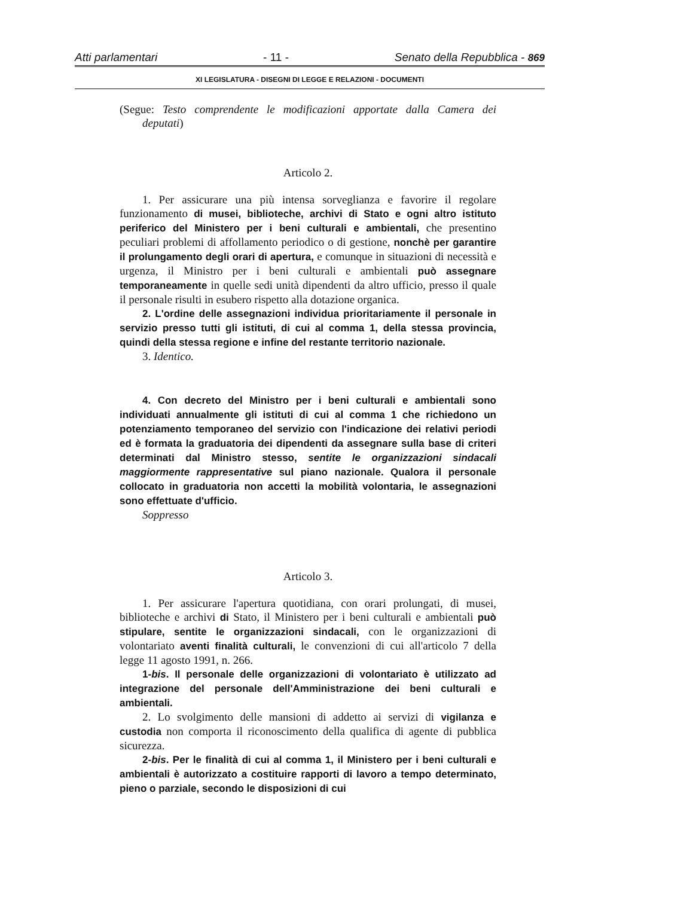Atti parlamentari - 11 - Senato della Repubblica - 869
XI LEGISLATURA - DISEGNI DI LEGGE E RELAZIONI - DOCUMENTI
(Segue: Testo comprendente le modificazioni apportate dalla Camera dei deputati)
Articolo 2.
1. Per assicurare una più intensa sorveglianza e favorire il regolare funzionamento di musei, biblioteche, archivi di Stato e ogni altro istituto periferico del Ministero per i beni culturali e ambientali, che presentino peculiari problemi di affollamento periodico o di gestione, nonchè per garantire il prolungamento degli orari di apertura, e comunque in situazioni di necessità e urgenza, il Ministro per i beni culturali e ambientali può assegnare temporaneamente in quelle sedi unità dipendenti da altro ufficio, presso il quale il personale risulti in esubero rispetto alla dotazione organica.
2. L'ordine delle assegnazioni individua prioritariamente il personale in servizio presso tutti gli istituti, di cui al comma 1, della stessa provincia, quindi della stessa regione e infine del restante territorio nazionale.
3. Identico.
4. Con decreto del Ministro per i beni culturali e ambientali sono individuati annualmente gli istituti di cui al comma 1 che richiedono un potenziamento temporaneo del servizio con l'indicazione dei relativi periodi ed è formata la graduatoria dei dipendenti da assegnare sulla base di criteri determinati dal Ministro stesso, sentite le organizzazioni sindacali maggiormente rappresentative sul piano nazionale. Qualora il personale collocato in graduatoria non accetti la mobilità volontaria, le assegnazioni sono effettuate d'ufficio.
Soppresso
Articolo 3.
1. Per assicurare l'apertura quotidiana, con orari prolungati, di musei, biblioteche e archivi di Stato, il Ministero per i beni culturali e ambientali può stipulare, sentite le organizzazioni sindacali, con le organizzazioni di volontariato aventi finalità culturali, le convenzioni di cui all'articolo 7 della legge 11 agosto 1991, n. 266.
1-bis. Il personale delle organizzazioni di volontariato è utilizzato ad integrazione del personale dell'Amministrazione dei beni culturali e ambientali.
2. Lo svolgimento delle mansioni di addetto ai servizi di vigilanza e custodia non comporta il riconoscimento della qualifica di agente di pubblica sicurezza.
2-bis. Per le finalità di cui al comma 1, il Ministero per i beni culturali e ambientali è autorizzato a costituire rapporti di lavoro a tempo determinato, pieno o parziale, secondo le disposizioni di cui